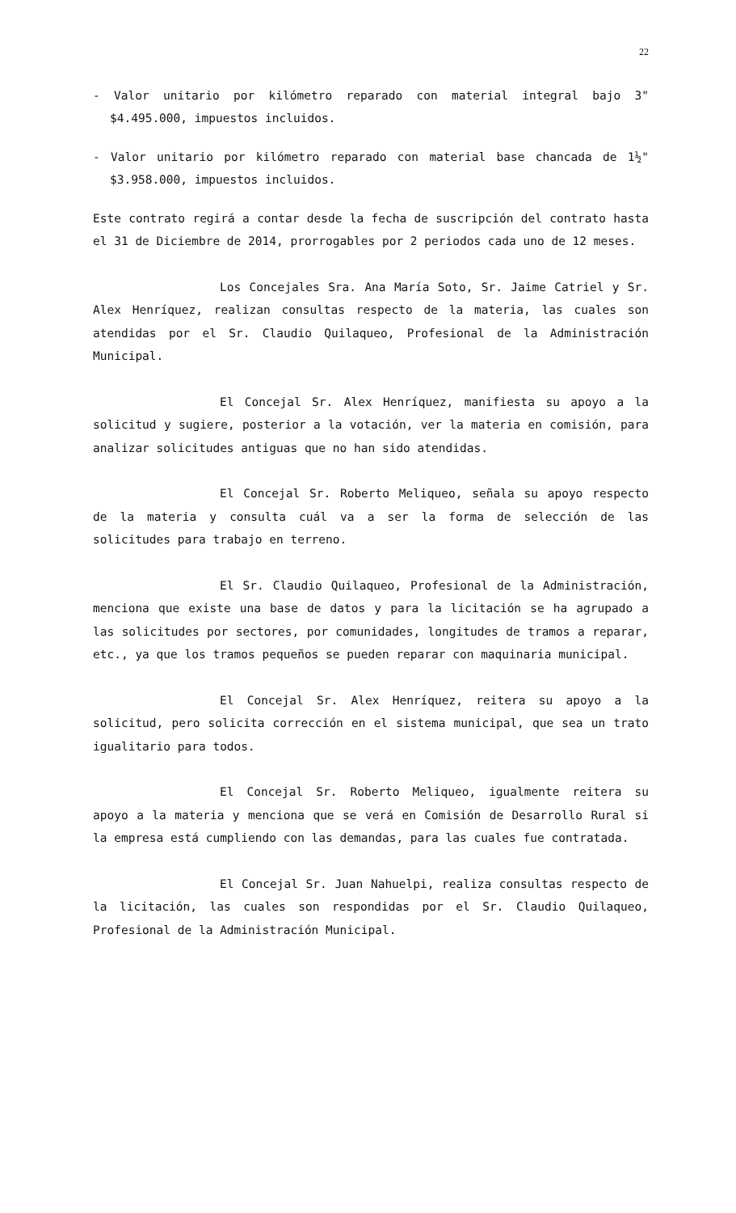22
- Valor unitario por kilómetro reparado con material integral bajo 3" $4.495.000, impuestos incluidos.
- Valor unitario por kilómetro reparado con material base chancada de 1½" $3.958.000, impuestos incluidos.
Este contrato regirá a contar desde la fecha de suscripción del contrato hasta el 31 de Diciembre de 2014, prorrogables por 2 periodos cada uno de 12 meses.
Los Concejales Sra. Ana María Soto, Sr. Jaime Catriel y Sr. Alex Henríquez, realizan consultas respecto de la materia, las cuales son atendidas por el Sr. Claudio Quilaqueo, Profesional de la Administración Municipal.
El Concejal Sr. Alex Henríquez, manifiesta su apoyo a la solicitud y sugiere, posterior a la votación, ver la materia en comisión, para analizar solicitudes antiguas que no han sido atendidas.
El Concejal Sr. Roberto Meliqueo, señala su apoyo respecto de la materia y consulta cuál va a ser la forma de selección de las solicitudes para trabajo en terreno.
El Sr. Claudio Quilaqueo, Profesional de la Administración, menciona que existe una base de datos y para la licitación se ha agrupado a las solicitudes por sectores, por comunidades, longitudes de tramos a reparar, etc., ya que los tramos pequeños se pueden reparar con maquinaria municipal.
El Concejal Sr. Alex Henríquez, reitera su apoyo a la solicitud, pero solicita corrección en el sistema municipal, que sea un trato igualitario para todos.
El Concejal Sr. Roberto Meliqueo, igualmente reitera su apoyo a la materia y menciona que se verá en Comisión de Desarrollo Rural si la empresa está cumpliendo con las demandas, para las cuales fue contratada.
El Concejal Sr. Juan Nahuelpi, realiza consultas respecto de la licitación, las cuales son respondidas por el Sr. Claudio Quilaqueo, Profesional de la Administración Municipal.